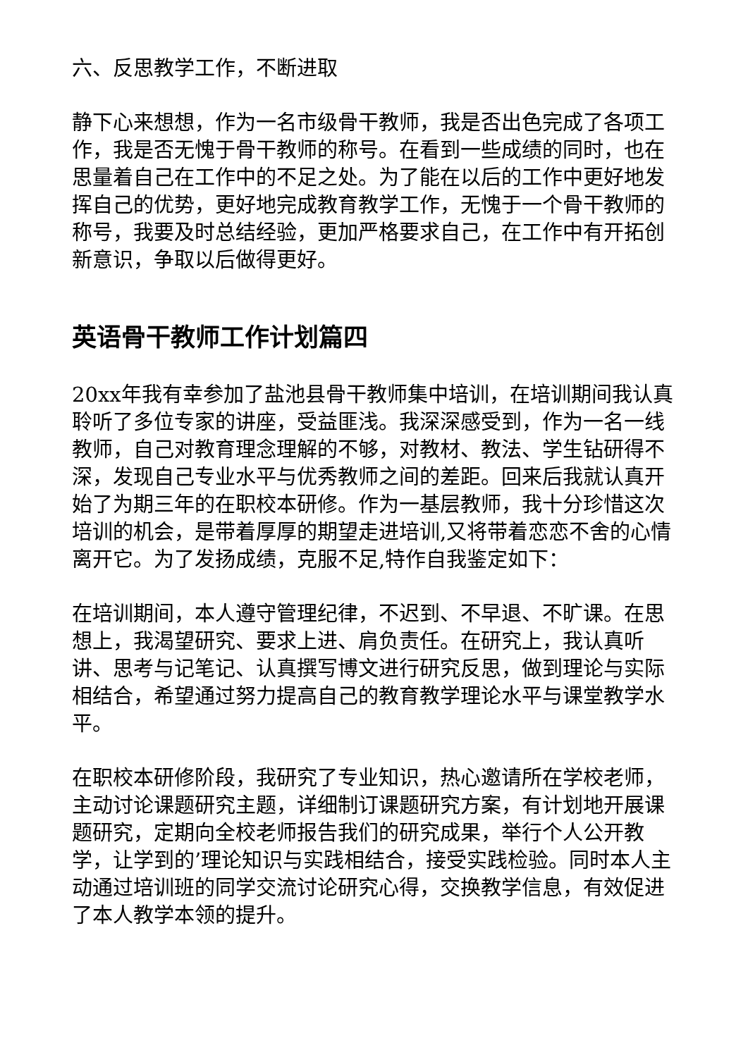六、反思教学工作，不断进取
静下心来想想，作为一名市级骨干教师，我是否出色完成了各项工作，我是否无愧于骨干教师的称号。在看到一些成绩的同时，也在思量着自己在工作中的不足之处。为了能在以后的工作中更好地发挥自己的优势，更好地完成教育教学工作，无愧于一个骨干教师的称号，我要及时总结经验，更加严格要求自己，在工作中有开拓创新意识，争取以后做得更好。
英语骨干教师工作计划篇四
20xx年我有幸参加了盐池县骨干教师集中培训，在培训期间我认真聆听了多位专家的讲座，受益匪浅。我深深感受到，作为一名一线教师，自己对教育理念理解的不够，对教材、教法、学生钻研得不深，发现自己专业水平与优秀教师之间的差距。回来后我就认真开始了为期三年的在职校本研修。作为一基层教师，我十分珍惜这次培训的机会，是带着厚厚的期望走进培训,又将带着恋恋不舍的心情离开它。为了发扬成绩，克服不足,特作自我鉴定如下：
在培训期间，本人遵守管理纪律，不迟到、不早退、不旷课。在思想上，我渴望研究、要求上进、肩负责任。在研究上，我认真听讲、思考与记笔记、认真撰写博文进行研究反思，做到理论与实际相结合，希望通过努力提高自己的教育教学理论水平与课堂教学水平。
在职校本研修阶段，我研究了专业知识，热心邀请所在学校老师，主动讨论课题研究主题，详细制订课题研究方案，有计划地开展课题研究，定期向全校老师报告我们的研究成果，举行个人公开教学，让学到的’理论知识与实践相结合，接受实践检验。同时本人主动通过培训班的同学交流讨论研究心得，交换教学信息，有效促进了本人教学本领的提升。